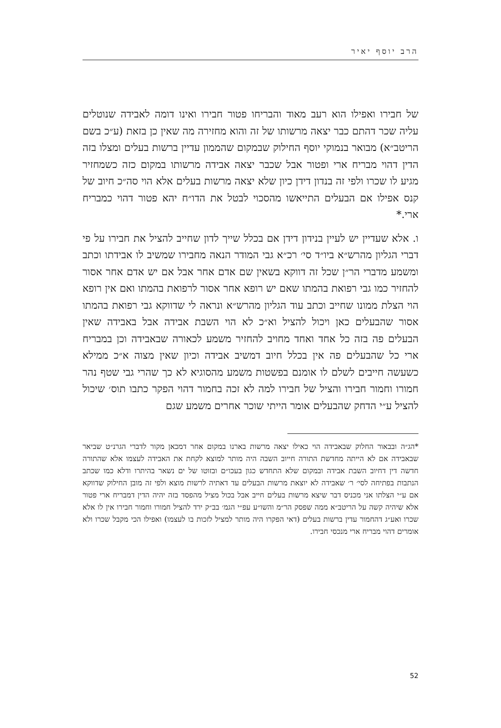הרב יוסף יאיר
של חבירו ואפילו הוא רעב מאוד והבריחו פטור חבירו ואינו דומה לאבידה שנוטלים עליה שכר דהתם כבר יצאה מרשותו של זה והוא מחזירה מה שאין כן בזאת (ע״כ בשם הריטב״א) מבואר בנמוקי יוסף החילוק שבמקום שהממון עדיין ברשות בעלים ומצלו בזה הדין דהוי מבריח ארי ופטור אבל שכבר יצאה אבידה מרשותו במקום כזה כשמחזיר מגיע לו שכרו ולפי זה בנדון דידן כיון שלא יצאה מרשות בעלים אלא הוי סה״כ חיוב של קנס אפילו אם הבעלים התייאשו מהסכוי לבטל את הדו״ח יהא פטור דהוי כמבריח ארי.*
ו. אלא שעדיין יש לעיין בנידון דידן אם בכלל שייך לדון שחייב להציל את חבירו על פי דברי הגליון מהרש״א ביו״ד סי׳ רכ״א גבי המודר הנאה מחבירו שמשיב לו אבידתו וכתב ומשמע מדברי הר״ן שכל זה דווקא בשאין שם אדם אחר אבל אם יש אדם אחר אסור להחזיר כמו גבי רפואת בהמתו שאם יש רופא אחר אסור לרפואת בהמתו ואם אין רופא הוי הצלת ממונו שחייב וכתב עוד הגליון מהרש״א ונראה לי שדווקא גבי רפואת בהמתו אסור שהבעלים כאן ויכול להציל וא״כ לא הוי השבת אבידה אבל באבידה שאין הבעלים פה בזה כל אחד ואחד מחויב להחזיר משמע לכאורה שבאבידה וכן במבריח ארי כל שהבעלים פה אין בכלל חיוב דמשיב אבידה וכיון שאין מצוה א״כ ממילא כשעשה חייבים לשלם לו אומנם בפשטות משמע מהסוגיא לא כך שהרי גבי שטף נהר חמורו וחמור חבירו והציל של חבירו למה לא זכה בחמור דהוי הפקר כתבו תוס׳ שיכול להציל ע״י הדחק שהבעלים אומר הייתי שוכר אחרים משמע שגם
*הג״ה ובבאור החלוק שבאבידה הוי כאילו יצאה מרשות בארנו במקום אחר דמכאן מקור לדברי הגרנ״ט שביאר שבאבידה אם לא הייתה מחדשת התורה חייוב השבה היה מותר למוצא לקחת את האבידה לעצמו אלא שהתורה חדשה דין דחיוב השבת אבידה ובמקום שלא התחדש כגון בעכו״ם ובזוטו של ים נשאר בהיתרו ודלא כמו שכתב הנתבות בפתיחה לסי׳ ר׳ שאבידה לא יוצאת מרשות הבעלים עד דאתיה לרשות מוצא ולפי זה מובן החילוק שדווקא אם ע״י הצלתו אני מכניס דבר שיצא מרשות בעלים חייב אבל בכול מציל מהפסד בזה יהיה הדין דמבריח ארי פטור אלא שיהיה קשה על הריטב״א ממה שפסק הר״מ והשו״ע עפ״י הגמ׳ בב״ק ירד להציל חמורו וחמור חבירו אין לו אלא שכרו ואע״ג דהחמור עדין ברשות בעלים (דאי הפקרו היה מותר למציל לזכות בו לעצמו) ואפילו הכי מקבל שכרו ולא אומרים דהוי מבריח ארי מנכסי חבירו.
52